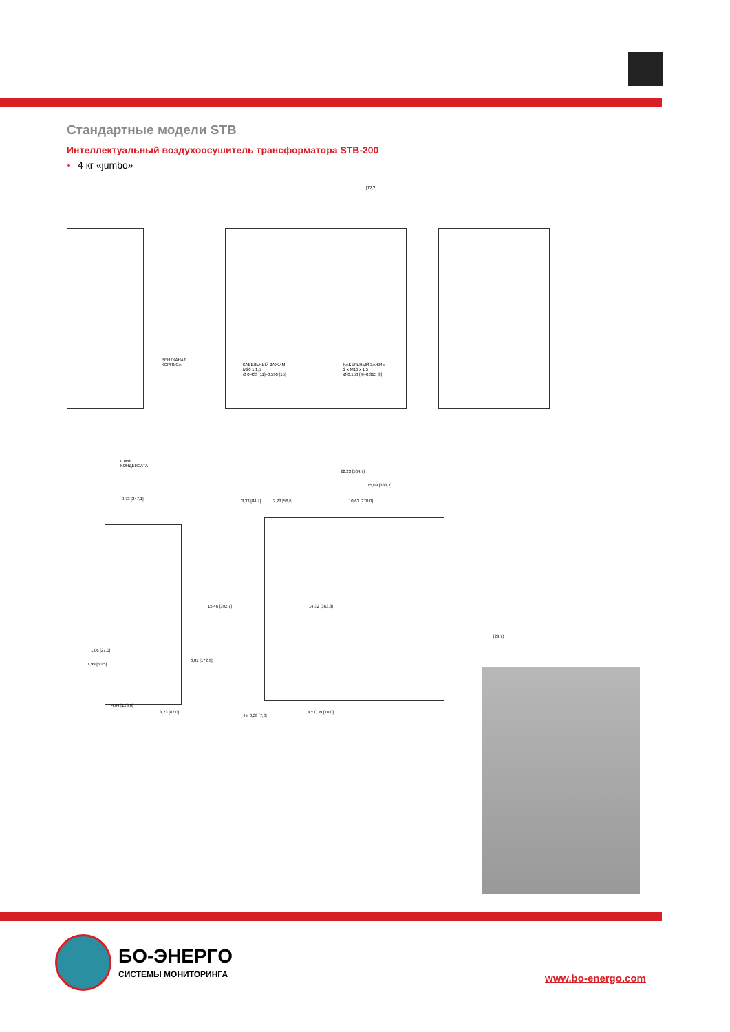Стандартные модели STB
Интеллектуальный воздухоосушитель трансформатора STB-200
4 кг «jumbo»
ВЕНТКАНАЛ
КОРПУСА
КАБЕЛЬНЫЙ ЗАЖИМ
M20 x 1,5
Ø 0,433 [11]–0,590 [15]
КАБЕЛЬНЫЙ ЗАЖИМ
2 x M16 x 1,5
Ø 0,158 [4]–0,315 [8]
[12,2]
СЛИВ
КОНДЕНСАТА
22,23 [564,7]
15,09 [383,3]
9,73 [247,1] 3,33 [84,7] 2,23 [56,6] 10,63 [270,0]
15,46 [392,7] 14,32 [363,8]
[29,7]
1,06 [27,0]
1,99 [50,5]
6,81 [172,9]
4,84 [123,0]
3,23 [82,0]
4 x 0,28 [7,0]
4 x 0,39 [10,0]
БО-ЭНЕРГО
СИСТЕМЫ МОНИТОРИНГА
www.bo-energo.com